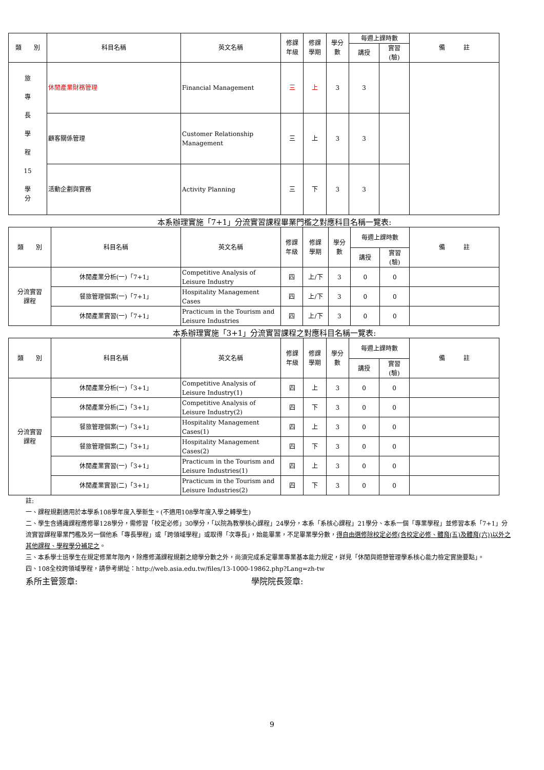| 類 別 | 科目名稱 | 英文名稱 | 修課 年級 | 修課 學期 | 學分 數 | 每週上課時數 | | 備 註 |
| --- | --- | --- | --- | --- | --- | --- | --- | --- |
| | | | | | | 講授 | 實習 (驗) | |
| 旅 專 長 學 程 15 學 分 | 休閒產業財務管理 | Financial Management | 三 | 上 | 3 | 3 | | |
| | 顧客關係管理 | Customer Relationship Management | 三 | 上 | 3 | 3 | | |
| | 活動企劃與實務 | Activity Planning | 三 | 下 | 3 | 3 | | |
本系辦理實施「7+1」分流實習課程畢業門檻之對應科目名稱一覽表:
| 類 別 | 科目名稱 | 英文名稱 | 修課 年級 | 修課 學期 | 學分 數 | 每週上課時數 | | 備 註 |
| --- | --- | --- | --- | --- | --- | --- | --- | --- |
| | | | | | | 講授 | 實習 (驗) | |
| 分流實習 課程 | 休閒產業分析(一)「7+1」 | Competitive Analysis of Leisure Industry | 四 | 上/下 | 3 | 0 | 0 | |
| | 餐旅管理個案(一)「7+1」 | Hospitality Management Cases | 四 | 上/下 | 3 | 0 | 0 | |
| | 休閒產業實習(一)「7+1」 | Practicum in the Tourism and Leisure Industries | 四 | 上/下 | 3 | 0 | 0 | |
本系辦理實施「3+1」分流實習課程之對應科目名稱一覽表:
| 類 別 | 科目名稱 | 英文名稱 | 修課 年級 | 修課 學期 | 學分 數 | 每週上課時數 | | 備 註 |
| --- | --- | --- | --- | --- | --- | --- | --- | --- |
| | | | | | | 講授 | 實習 (驗) | |
| 分流實習 課程 | 休閒產業分析(一)「3+1」 | Competitive Analysis of Leisure Industry(1) | 四 | 上 | 3 | 0 | 0 | |
| | 休閒產業分析(二)「3+1」 | Competitive Analysis of Leisure Industry(2) | 四 | 下 | 3 | 0 | 0 | |
| | 餐旅管理個案(一)「3+1」 | Hospitality Management Cases(1) | 四 | 上 | 3 | 0 | 0 | |
| | 餐旅管理個案(二)「3+1」 | Hospitality Management Cases(2) | 四 | 下 | 3 | 0 | 0 | |
| | 休閒產業實習(一)「3+1」 | Practicum in the Tourism and Leisure Industries(1) | 四 | 上 | 3 | 0 | 0 | |
| | 休閒產業實習(二)「3+1」 | Practicum in the Tourism and Leisure Industries(2) | 四 | 下 | 3 | 0 | 0 | |
註:
一、課程規劃適用於本學系108學年度入學新生。(不適用108學年度入學之轉學生)
二、學生含通識課程應修畢128學分，需修習「校定必修」30學分，「以院為教學核心課程」24學分，本系「系核心課程」21學分、本系一個「專業學程」並修習本系「7+1」分流實習課程畢業門檻及另一個他系「專長學程」或「跨領域學程」或取得「次專長」，始能畢業，不足畢業學分數，得自由選修除校定必修(含校定必修、體育(五)及體育(六))以外之其他課程、學程學分補足之。
三、本系學士班學生在規定修業年限內，除應修滿課程規劃之總學分數之外，尚須完成系定畢業專業基本能力規定，詳見「休閒與遊憩管理學系核心能力檢定實施要點」。
四、108全校跨領域學程，請參考網址：http://web.asia.edu.tw/files/13-1000-19862.php?Lang=zh-tw
系所主管簽章: 學院院長簽章:
9